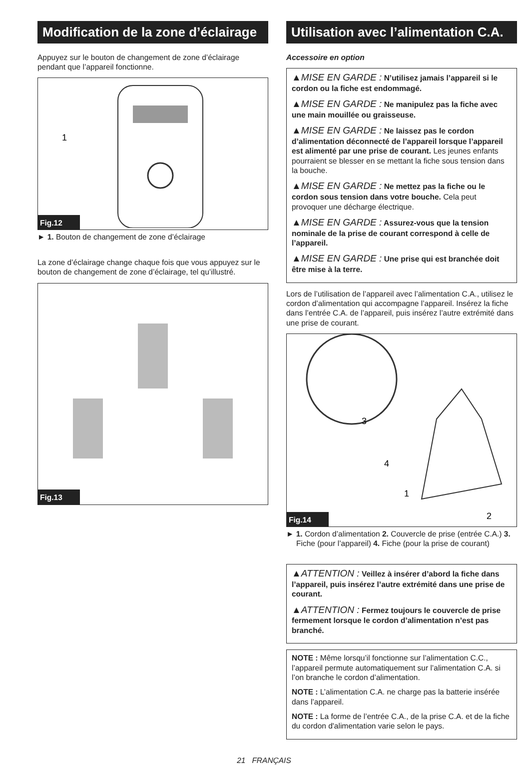Modification de la zone d’éclairage
Appuyez sur le bouton de changement de zone d’éclairage pendant que l’appareil fonctionne.
1
Fig.12
► 1. Bouton de changement de zone d’éclairage
La zone d’éclairage change chaque fois que vous appuyez sur le bouton de changement de zone d’éclairage, tel qu’illustré.
Fig.13
Utilisation avec l’alimentation C.A.
Accessoire en option
▲MISE EN GARDE : N’utilisez jamais l’appareil si le cordon ou la fiche est endommagé.
▲MISE EN GARDE : Ne manipulez pas la fiche avec une main mouillée ou graisseuse.
▲MISE EN GARDE : Ne laissez pas le cordon d’alimentation déconnecté de l’appareil lorsque l’appareil est alimenté par une prise de courant. Les jeunes enfants pourraient se blesser en se mettant la fiche sous tension dans la bouche.
▲MISE EN GARDE : Ne mettez pas la fiche ou le cordon sous tension dans votre bouche. Cela peut provoquer une décharge électrique.
▲MISE EN GARDE : Assurez-vous que la tension nominale de la prise de courant correspond à celle de l’appareil.
▲MISE EN GARDE : Une prise qui est branchée doit être mise à la terre.
Lors de l’utilisation de l’appareil avec l’alimentation C.A., utilisez le cordon d’alimentation qui accompagne l’appareil. Insérez la fiche dans l’entrée C.A. de l’appareil, puis insérez l’autre extrémité dans une prise de courant.
3
4
1
2
Fig.14
► 1. Cordon d’alimentation 2. Couvercle de prise (entrée C.A.) 3. Fiche (pour l’appareil) 4. Fiche (pour la prise de courant)
▲ATTENTION : Veillez à insérer d’abord la fiche dans l’appareil, puis insérez l’autre extrémité dans une prise de courant.
▲ATTENTION : Fermez toujours le couvercle de prise fermement lorsque le cordon d’alimentation n’est pas branché.
NOTE : Même lorsqu’il fonctionne sur l’alimentation C.C., l’appareil permute automatiquement sur l’alimentation C.A. si l’on branche le cordon d’alimentation.
NOTE : L’alimentation C.A. ne charge pas la batterie insérée dans l’appareil.
NOTE : La forme de l’entrée C.A., de la prise C.A. et de la fiche du cordon d'alimentation varie selon le pays.
21 FRANÇAIS